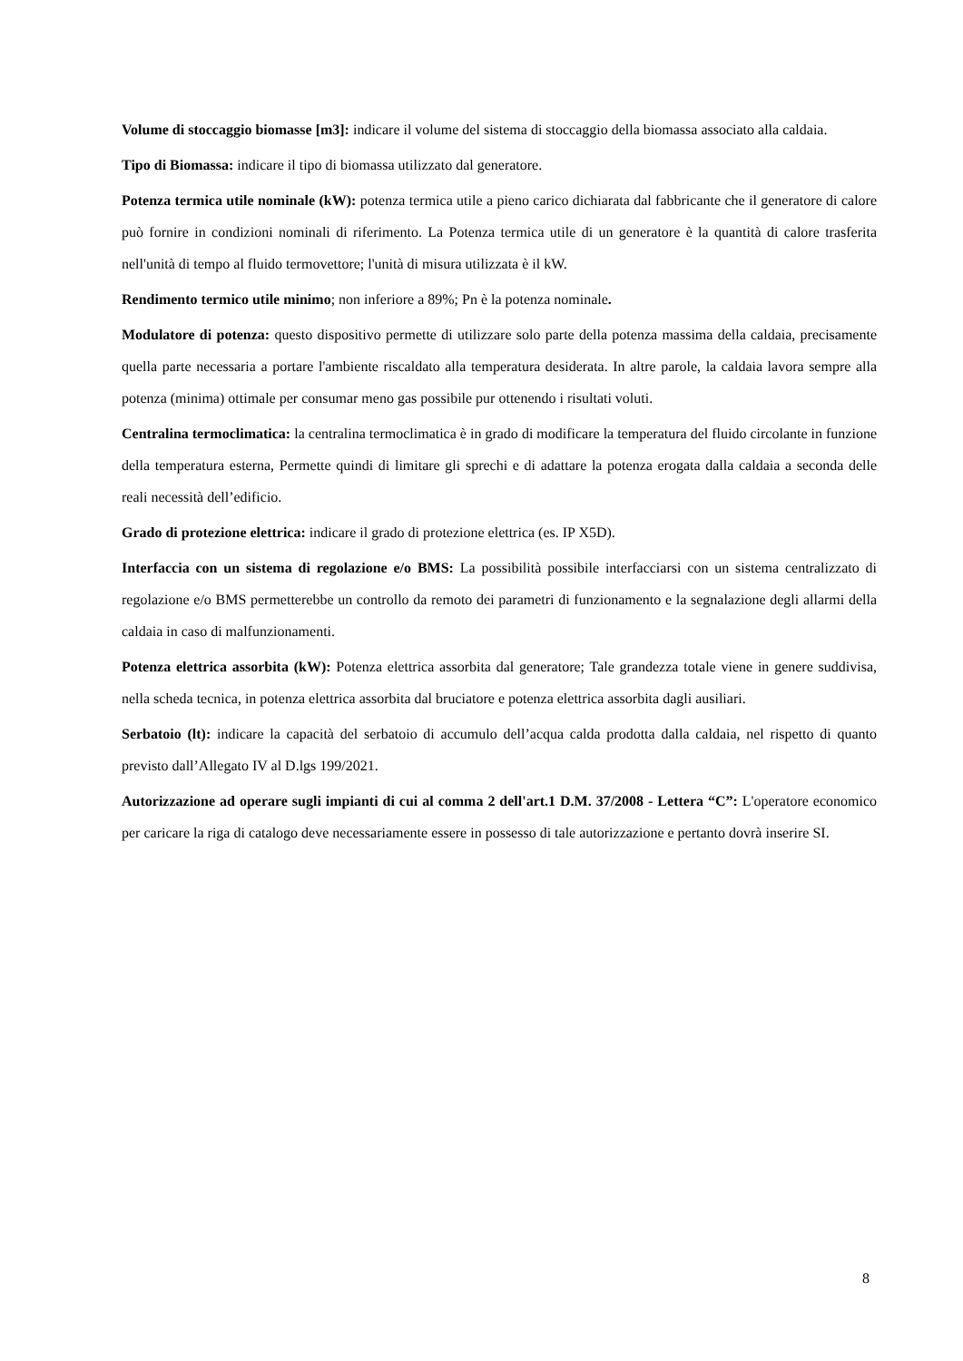Volume di stoccaggio biomasse [m3]: indicare il volume del sistema di stoccaggio della biomassa associato alla caldaia.
Tipo di Biomassa: indicare il tipo di biomassa utilizzato dal generatore.
Potenza termica utile nominale (kW): potenza termica utile a pieno carico dichiarata dal fabbricante che il generatore di calore può fornire in condizioni nominali di riferimento. La Potenza termica utile di un generatore è la quantità di calore trasferita nell'unità di tempo al fluido termovettore; l'unità di misura utilizzata è il kW.
Rendimento termico utile minimo; non inferiore a 89%; Pn è la potenza nominale.
Modulatore di potenza: questo dispositivo permette di utilizzare solo parte della potenza massima della caldaia, precisamente quella parte necessaria a portare l'ambiente riscaldato alla temperatura desiderata. In altre parole, la caldaia lavora sempre alla potenza (minima) ottimale per consumar meno gas possibile pur ottenendo i risultati voluti.
Centralina termoclimatica: la centralina termoclimatica è in grado di modificare la temperatura del fluido circolante in funzione della temperatura esterna, Permette quindi di limitare gli sprechi e di adattare la potenza erogata dalla caldaia a seconda delle reali necessità dell’edificio.
Grado di protezione elettrica: indicare il grado di protezione elettrica (es. IP X5D).
Interfaccia con un sistema di regolazione e/o BMS: La possibilità possibile interfacciarsi con un sistema centralizzato di regolazione e/o BMS permetterebbe un controllo da remoto dei parametri di funzionamento e la segnalazione degli allarmi della caldaia in caso di malfunzionamenti.
Potenza elettrica assorbita (kW): Potenza elettrica assorbita dal generatore; Tale grandezza totale viene in genere suddivisa, nella scheda tecnica, in potenza elettrica assorbita dal bruciatore e potenza elettrica assorbita dagli ausiliari.
Serbatoio (lt): indicare la capacità del serbatoio di accumulo dell’acqua calda prodotta dalla caldaia, nel rispetto di quanto previsto dall’Allegato IV al D.lgs 199/2021.
Autorizzazione ad operare sugli impianti di cui al comma 2 dell'art.1 D.M. 37/2008 - Lettera “C”: L'operatore economico per caricare la riga di catalogo deve necessariamente essere in possesso di tale autorizzazione e pertanto dovrà inserire SI.
8